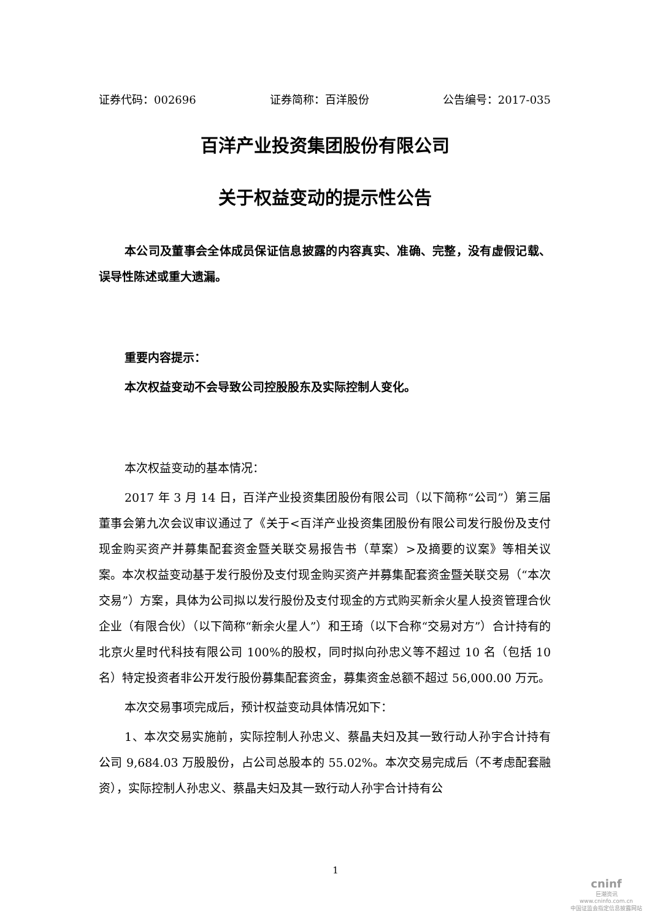证券代码：002696 证券简称：百洋股份 公告编号：2017-035
百洋产业投资集团股份有限公司
关于权益变动的提示性公告
本公司及董事会全体成员保证信息披露的内容真实、准确、完整，没有虚假记载、误导性陈述或重大遗漏。
重要内容提示：
本次权益变动不会导致公司控股股东及实际控制人变化。
本次权益变动的基本情况：
2017 年 3 月 14 日，百洋产业投资集团股份有限公司（以下简称“公司”）第三届董事会第九次会议审议通过了《关于<百洋产业投资集团股份有限公司发行股份及支付现金购买资产并募集配套资金暨关联交易报告书（草案）>及摘要的议案》等相关议案。本次权益变动基于发行股份及支付现金购买资产并募集配套资金暨关联交易（“本次交易”）方案，具体为公司拟以发行股份及支付现金的方式购买新余火星人投资管理合伙企业（有限合伙）（以下简称“新余火星人”）和王琦（以下合称“交易对方”）合计持有的北京火星时代科技有限公司 100%的股权，同时拟向孙忠义等不超过 10 名（包括 10 名）特定投资者非公开发行股份募集配套资金，募集资金总额不超过 56,000.00 万元。
本次交易事项完成后，预计权益变动具体情况如下：
1、本次交易实施前，实际控制人孙忠义、蔡晶夫妇及其一致行动人孙宇合计持有公司 9,684.03 万股股份，占公司总股本的 55.02%。本次交易完成后（不考虑配套融资），实际控制人孙忠义、蔡晶夫妇及其一致行动人孙宇合计持有公
1
cninf
巨潮资讯
www.cninfo.com.cn
中国证监会指定信息披露网站